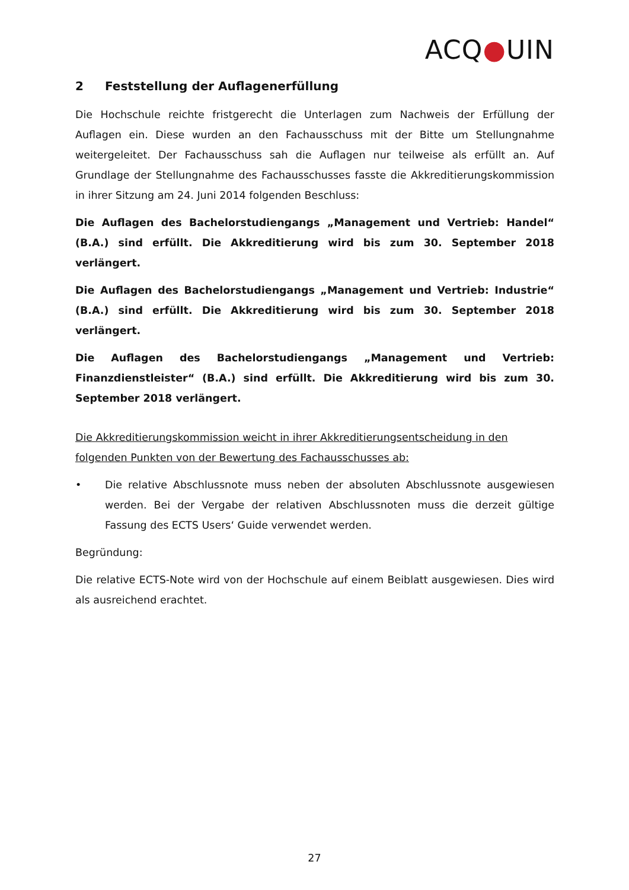ACQ●UIN
2 Feststellung der Auflagenerfüllung
Die Hochschule reichte fristgerecht die Unterlagen zum Nachweis der Erfüllung der Auflagen ein. Diese wurden an den Fachausschuss mit der Bitte um Stellungnahme weitergeleitet. Der Fachausschuss sah die Auflagen nur teilweise als erfüllt an. Auf Grundlage der Stellungnahme des Fachausschusses fasste die Akkreditierungskommission in ihrer Sitzung am 24. Juni 2014 folgenden Beschluss:
Die Auflagen des Bachelorstudiengangs „Management und Vertrieb: Handel“ (B.A.) sind erfüllt. Die Akkreditierung wird bis zum 30. September 2018 verlängert.
Die Auflagen des Bachelorstudiengangs „Management und Vertrieb: Industrie“ (B.A.) sind erfüllt. Die Akkreditierung wird bis zum 30. September 2018 verlängert.
Die Auflagen des Bachelorstudiengangs „Management und Vertrieb: Finanzdienstleister“ (B.A.) sind erfüllt. Die Akkreditierung wird bis zum 30. September 2018 verlängert.
Die Akkreditierungskommission weicht in ihrer Akkreditierungsentscheidung in den folgenden Punkten von der Bewertung des Fachausschusses ab:
• Die relative Abschlussnote muss neben der absoluten Abschlussnote ausgewiesen werden. Bei der Vergabe der relativen Abschlussnoten muss die derzeit gültige Fassung des ECTS Users‘ Guide verwendet werden.
Begründung:
Die relative ECTS-Note wird von der Hochschule auf einem Beiblatt ausgewiesen. Dies wird als ausreichend erachtet.
27